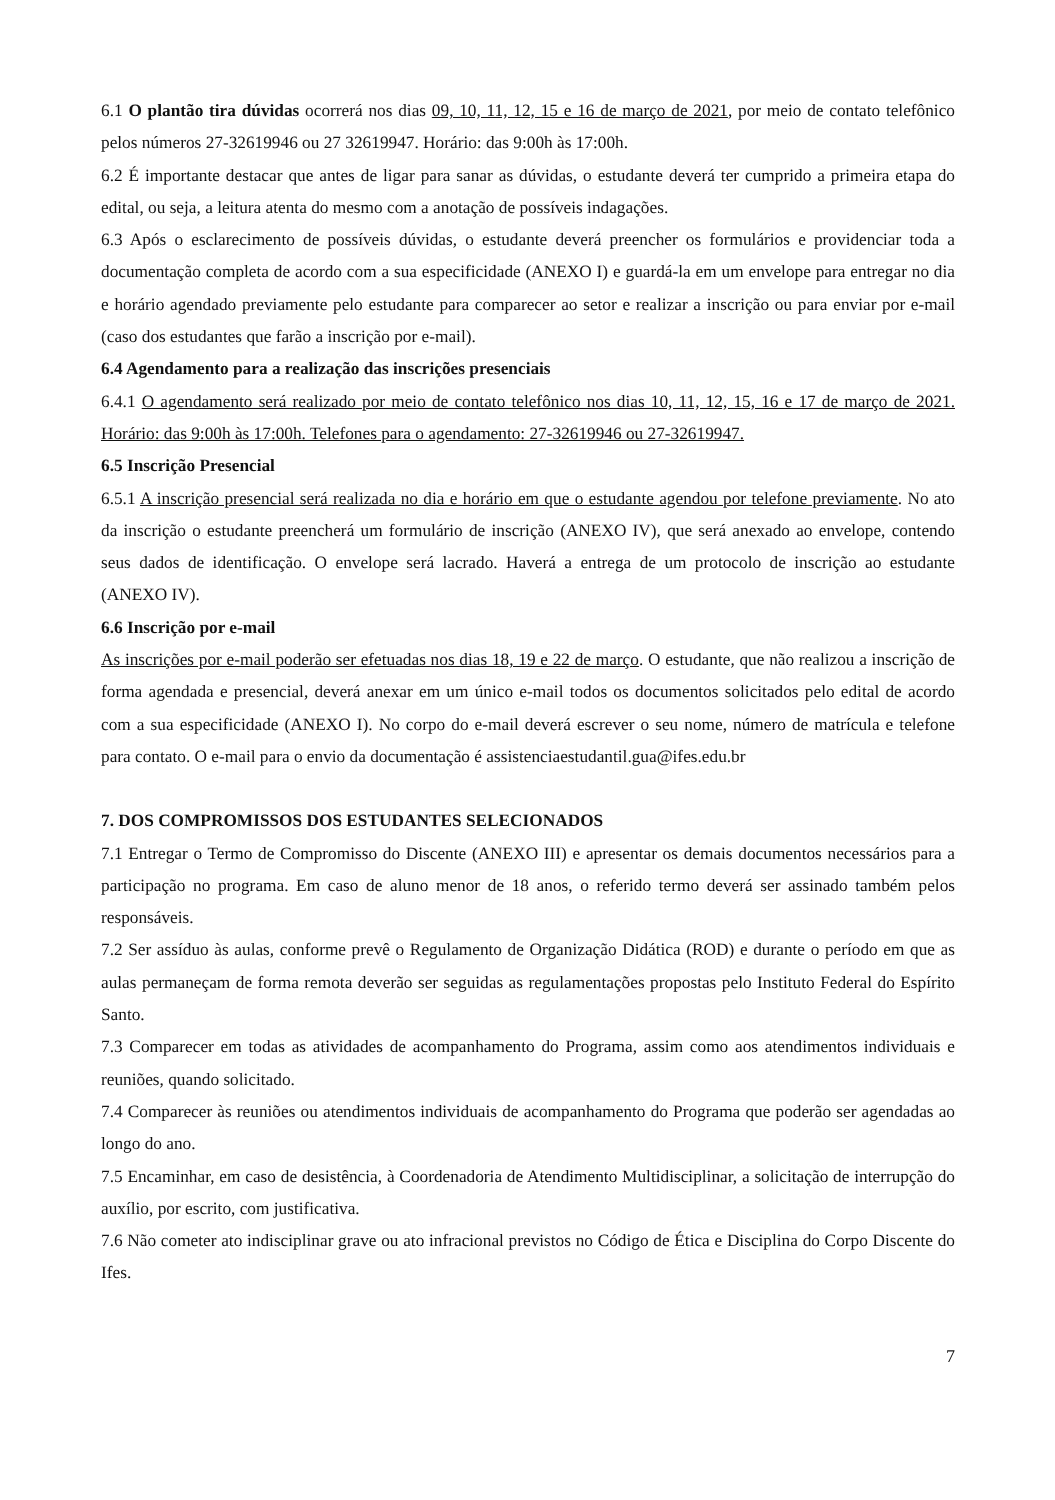6.1 O plantão tira dúvidas ocorrerá nos dias 09, 10, 11, 12, 15 e 16 de março de 2021, por meio de contato telefônico pelos números 27-32619946 ou 27 32619947. Horário: das 9:00h às 17:00h.
6.2 É importante destacar que antes de ligar para sanar as dúvidas, o estudante deverá ter cumprido a primeira etapa do edital, ou seja, a leitura atenta do mesmo com a anotação de possíveis indagações.
6.3 Após o esclarecimento de possíveis dúvidas, o estudante deverá preencher os formulários e providenciar toda a documentação completa de acordo com a sua especificidade (ANEXO I) e guardá-la em um envelope para entregar no dia e horário agendado previamente pelo estudante para comparecer ao setor e realizar a inscrição ou para enviar por e-mail (caso dos estudantes que farão a inscrição por e-mail).
6.4 Agendamento para a realização das inscrições presenciais
6.4.1 O agendamento será realizado por meio de contato telefônico nos dias 10, 11, 12, 15, 16 e 17 de março de 2021. Horário: das 9:00h às 17:00h. Telefones para o agendamento: 27-32619946 ou 27-32619947.
6.5 Inscrição Presencial
6.5.1 A inscrição presencial será realizada no dia e horário em que o estudante agendou por telefone previamente. No ato da inscrição o estudante preencherá um formulário de inscrição (ANEXO IV), que será anexado ao envelope, contendo seus dados de identificação. O envelope será lacrado. Haverá a entrega de um protocolo de inscrição ao estudante (ANEXO IV).
6.6 Inscrição por e-mail
As inscrições por e-mail poderão ser efetuadas nos dias 18, 19 e 22 de março. O estudante, que não realizou a inscrição de forma agendada e presencial, deverá anexar em um único e-mail todos os documentos solicitados pelo edital de acordo com a sua especificidade (ANEXO I). No corpo do e-mail deverá escrever o seu nome, número de matrícula e telefone para contato. O e-mail para o envio da documentação é assistenciaestudantil.gua@ifes.edu.br
7. DOS COMPROMISSOS DOS ESTUDANTES SELECIONADOS
7.1 Entregar o Termo de Compromisso do Discente (ANEXO III) e apresentar os demais documentos necessários para a participação no programa. Em caso de aluno menor de 18 anos, o referido termo deverá ser assinado também pelos responsáveis.
7.2 Ser assíduo às aulas, conforme prevê o Regulamento de Organização Didática (ROD) e durante o período em que as aulas permaneçam de forma remota deverão ser seguidas as regulamentações propostas pelo Instituto Federal do Espírito Santo.
7.3 Comparecer em todas as atividades de acompanhamento do Programa, assim como aos atendimentos individuais e reuniões, quando solicitado.
7.4 Comparecer às reuniões ou atendimentos individuais de acompanhamento do Programa que poderão ser agendadas ao longo do ano.
7.5 Encaminhar, em caso de desistência, à Coordenadoria de Atendimento Multidisciplinar, a solicitação de interrupção do auxílio, por escrito, com justificativa.
7.6 Não cometer ato indisciplinar grave ou ato infracional previstos no Código de Ética e Disciplina do Corpo Discente do Ifes.
7